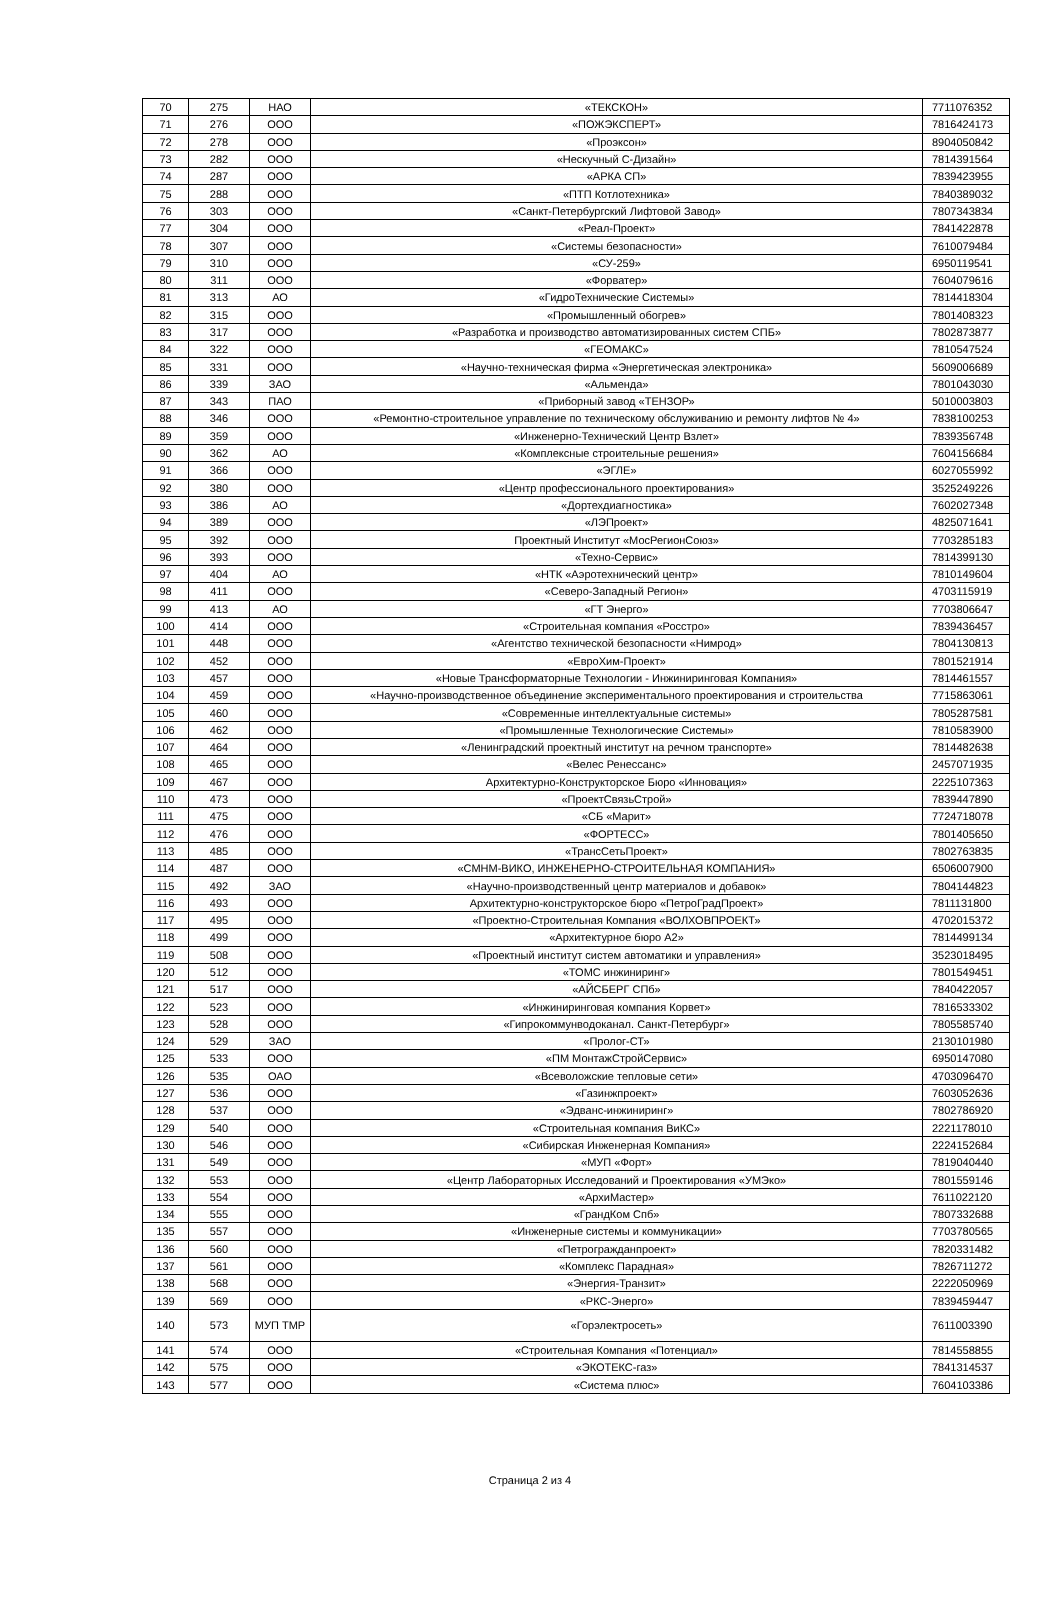| 70 | 275 | НАО | «ТЕКСКОН» | 7711076352 |
| 71 | 276 | ООО | «ПОЖЭКСПЕРТ» | 7816424173 |
| 72 | 278 | ООО | «Проэксон» | 8904050842 |
| 73 | 282 | ООО | «Нескучный С-Дизайн» | 7814391564 |
| 74 | 287 | ООО | «АРКА СП» | 7839423955 |
| 75 | 288 | ООО | «ПТП Котлотехника» | 7840389032 |
| 76 | 303 | ООО | «Санкт-Петербургский Лифтовой Завод» | 7807343834 |
| 77 | 304 | ООО | «Реал-Проект» | 7841422878 |
| 78 | 307 | ООО | «Системы безопасности» | 7610079484 |
| 79 | 310 | ООО | «СУ-259» | 6950119541 |
| 80 | 311 | ООО | «Форватер» | 7604079616 |
| 81 | 313 | АО | «ГидроТехнические Системы» | 7814418304 |
| 82 | 315 | ООО | «Промышленный обогрев» | 7801408323 |
| 83 | 317 | ООО | «Разработка и производство автоматизированных систем СПБ» | 7802873877 |
| 84 | 322 | ООО | «ГЕОМАКС» | 7810547524 |
| 85 | 331 | ООО | «Научно-техническая фирма «Энергетическая электроника» | 5609006689 |
| 86 | 339 | ЗАО | «Альменда» | 7801043030 |
| 87 | 343 | ПАО | «Приборный завод «ТЕНЗОР» | 5010003803 |
| 88 | 346 | ООО | «Ремонтно-строительное управление по техническому обслуживанию и ремонту лифтов № 4» | 7838100253 |
| 89 | 359 | ООО | «Инженерно-Технический Центр Взлет» | 7839356748 |
| 90 | 362 | АО | «Комплексные строительные решения» | 7604156684 |
| 91 | 366 | ООО | «ЭГЛЕ» | 6027055992 |
| 92 | 380 | ООО | «Центр профессионального проектирования» | 3525249226 |
| 93 | 386 | АО | «Дортехдиагностика» | 7602027348 |
| 94 | 389 | ООО | «ЛЭПроект» | 4825071641 |
| 95 | 392 | ООО | Проектный Институт «МосРегионСоюз» | 7703285183 |
| 96 | 393 | ООО | «Техно-Сервис» | 7814399130 |
| 97 | 404 | АО | «НТК «Аэротехнический центр» | 7810149604 |
| 98 | 411 | ООО | «Северо-Западный Регион» | 4703115919 |
| 99 | 413 | АО | «ГТ Энерго» | 7703806647 |
| 100 | 414 | ООО | «Строительная компания «Росстро» | 7839436457 |
| 101 | 448 | ООО | «Агентство технической безопасности «Нимрод» | 7804130813 |
| 102 | 452 | ООО | «ЕвроХим-Проект» | 7801521914 |
| 103 | 457 | ООО | «Новые Трансформаторные Технологии - Инжиниринговая Компания» | 7814461557 |
| 104 | 459 | ООО | «Научно-производственное объединение экспериментального проектирования и строительства | 7715863061 |
| 105 | 460 | ООО | «Современные интеллектуальные системы» | 7805287581 |
| 106 | 462 | ООО | «Промышленные Технологические Системы» | 7810583900 |
| 107 | 464 | ООО | «Ленинградский проектный институт на речном транспорте» | 7814482638 |
| 108 | 465 | ООО | «Велес Ренессанс» | 2457071935 |
| 109 | 467 | ООО | Архитектурно-Конструкторское Бюро «Инновация» | 2225107363 |
| 110 | 473 | ООО | «ПроектСвязьСтрой» | 7839447890 |
| 111 | 475 | ООО | «СБ «Марит» | 7724718078 |
| 112 | 476 | ООО | «ФОРТЕСС» | 7801405650 |
| 113 | 485 | ООО | «ТрансСетьПроект» | 7802763835 |
| 114 | 487 | ООО | «СМНМ-ВИКО, ИНЖЕНЕРНО-СТРОИТЕЛЬНАЯ КОМПАНИЯ» | 6506007900 |
| 115 | 492 | ЗАО | «Научно-производственный центр материалов и добавок» | 7804144823 |
| 116 | 493 | ООО | Архитектурно-конструкторское бюро «ПетроГрадПроект» | 7811131800 |
| 117 | 495 | ООО | «Проектно-Строительная Компания «ВОЛХОВПРОЕКТ» | 4702015372 |
| 118 | 499 | ООО | «Архитектурное бюро А2» | 7814499134 |
| 119 | 508 | ООО | «Проектный институт систем автоматики и управления» | 3523018495 |
| 120 | 512 | ООО | «ТОМС инжиниринг» | 7801549451 |
| 121 | 517 | ООО | «АЙСБЕРГ СПб» | 7840422057 |
| 122 | 523 | ООО | «Инжиниринговая компания Корвет» | 7816533302 |
| 123 | 528 | ООО | «Гипрокоммунводоканал. Санкт-Петербург» | 7805585740 |
| 124 | 529 | ЗАО | «Пролог-СТ» | 2130101980 |
| 125 | 533 | ООО | «ПМ МонтажСтройСервис» | 6950147080 |
| 126 | 535 | ОАО | «Всеволожские тепловые сети» | 4703096470 |
| 127 | 536 | ООО | «Газинжпроект» | 7603052636 |
| 128 | 537 | ООО | «Эдванс-инжиниринг» | 7802786920 |
| 129 | 540 | ООО | «Строительная компания ВиКС» | 2221178010 |
| 130 | 546 | ООО | «Сибирская Инженерная Компания» | 2224152684 |
| 131 | 549 | ООО | «МУП «Форт» | 7819040440 |
| 132 | 553 | ООО | «Центр Лабораторных Исследований и Проектирования «УМЭко» | 7801559146 |
| 133 | 554 | ООО | «АрхиМастер» | 7611022120 |
| 134 | 555 | ООО | «ГрандКом Спб» | 7807332688 |
| 135 | 557 | ООО | «Инженерные системы и коммуникации» | 7703780565 |
| 136 | 560 | ООО | «Петрогражданпроект» | 7820331482 |
| 137 | 561 | ООО | «Комплекс Парадная» | 7826711272 |
| 138 | 568 | ООО | «Энергия-Транзит» | 2222050969 |
| 139 | 569 | ООО | «РКС-Энерго» | 7839459447 |
| 140 | 573 | МУП ТМР | «Горэлектросеть» | 7611003390 |
| 141 | 574 | ООО | «Строительная Компания «Потенциал» | 7814558855 |
| 142 | 575 | ООО | «ЭКОТЕКС-газ» | 7841314537 |
| 143 | 577 | ООО | «Система плюс» | 7604103386 |
Страница 2 из 4